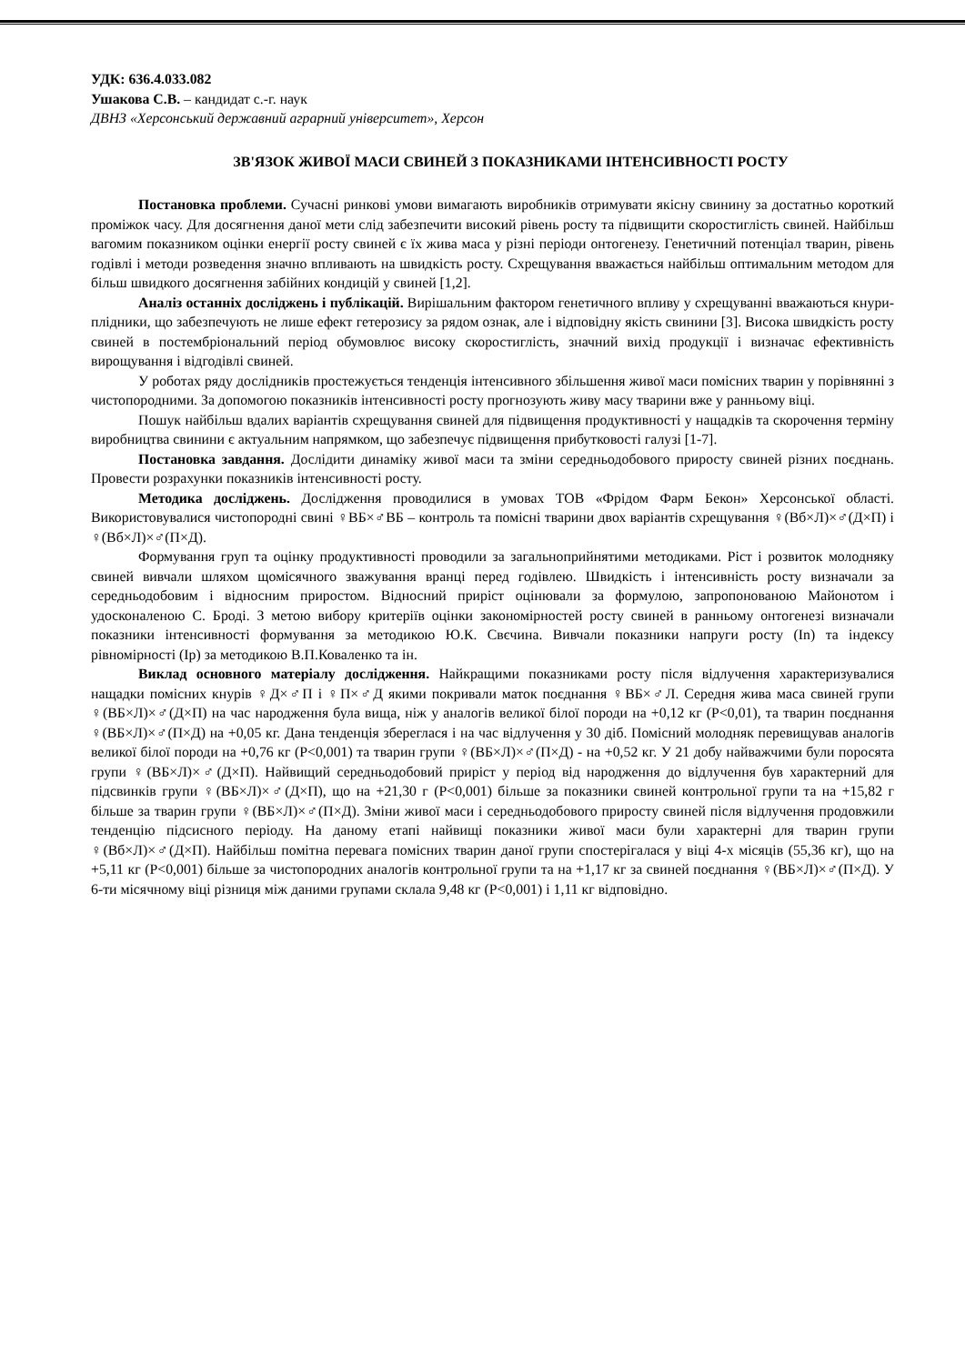УДК: 636.4.033.082
Ушакова С.В. – кандидат с.-г. наук
ДВНЗ «Херсонський державний аграрний університет», Херсон
ЗВ'ЯЗОК ЖИВОЇ МАСИ СВИНЕЙ З ПОКАЗНИКАМИ ІНТЕНСИВНОСТІ РОСТУ
Постановка проблеми. Сучасні ринкові умови вимагають виробників отримувати якісну свинину за достатньо короткий проміжок часу. Для досягнення даної мети слід забезпечити високий рівень росту та підвищити скоростиглість свиней. Найбільш вагомим показником оцінки енергії росту свиней є їх жива маса у різні періоди онтогенезу. Генетичний потенціал тварин, рівень годівлі і методи розведення значно впливають на швидкість росту. Схрещування вважається найбільш оптимальним методом для більш швидкого досягнення забійних кондицій у свиней [1,2].
Аналіз останніх досліджень і публікацій. Вирішальним фактором генетичного впливу у схрещуванні вважаються кнури-плідники, що забезпечують не лише ефект гетерозису за рядом ознак, але і відповідну якість свинини [3]. Висока швидкість росту свиней в постембріональний період обумовлює високу скоростиглість, значний вихід продукції і визначає ефективність вирощування і відгодівлі свиней.
У роботах ряду дослідників простежується тенденція інтенсивного збільшення живої маси помісних тварин у порівнянні з чистопородними. За допомогою показників інтенсивності росту прогнозують живу масу тварини вже у ранньому віці.
Пошук найбільш вдалих варіантів схрещування свиней для підвищення продуктивності у нащадків та скорочення терміну виробництва свинини є актуальним напрямком, що забезпечує підвищення прибутковості галузі [1-7].
Постановка завдання. Дослідити динаміку живої маси та зміни середньодобового приросту свиней різних поєднань. Провести розрахунки показників інтенсивності росту.
Методика досліджень. Дослідження проводилися в умовах ТОВ «Фрідом Фарм Бекон» Херсонської області. Використовувалися чистопородні свині ♀ВБ×♂ВБ – контроль та помісні тварини двох варіантів схрещування ♀(Вб×Л)×♂(Д×П) і ♀(Вб×Л)×♂(П×Д).
Формування груп та оцінку продуктивності проводили за загальноприйнятими методиками. Ріст і розвиток молодняку свиней вивчали шляхом щомісячного зважування вранці перед годівлею. Швидкість і інтенсивність росту визначали за середньодобовим і відносним приростом. Відносний приріст оцінювали за формулою, запропонованою Майонотом і удосконаленою С. Броді. З метою вибору критеріїв оцінки закономірностей росту свиней в ранньому онтогенезі визначали показники інтенсивності формування за методикою Ю.К. Свєчина. Вивчали показники напруги росту (Іn) та індексу рівномірності (Ір) за методикою В.П.Коваленко та ін.
Виклад основного матеріалу дослідження. Найкращими показниками росту після відлучення характеризувалися нащадки помісних кнурів ♀Д×♂П і ♀П×♂Д якими покривали маток поєднання ♀ВБ×♂Л. Середня жива маса свиней групи ♀(ВБ×Л)×♂(Д×П) на час народження була вища, ніж у аналогів великої білої породи на +0,12 кг (Р<0,01), та тварин поєднання ♀(ВБ×Л)×♂(П×Д) на +0,05 кг. Дана тенденція збереглася і на час відлучення у 30 діб. Помісний молодняк перевищував аналогів великої білої породи на +0,76 кг (Р<0,001) та тварин групи ♀(ВБ×Л)×♂(П×Д) - на +0,52 кг. У 21 добу найважчими були поросята групи ♀(ВБ×Л)×♂(Д×П). Найвищий середньодобовий приріст у період від народження до відлучення був характерний для підсвинків групи ♀(ВБ×Л)×♂(Д×П), що на +21,30 г (Р<0,001) більше за показники свиней контрольної групи та на +15,82 г більше за тварин групи ♀(ВБ×Л)×♂(П×Д). Зміни живої маси і середньодобового приросту свиней після відлучення продовжили тенденцію підсисного періоду. На даному етапі найвищі показники живої маси були характерні для тварин групи ♀(Вб×Л)×♂(Д×П). Найбільш помітна перевага помісних тварин даної групи спостерігалася у віці 4-х місяців (55,36 кг), що на +5,11 кг (Р<0,001) більше за чистопородних аналогів контрольної групи та на +1,17 кг за свиней поєднання ♀(ВБ×Л)×♂(П×Д). У 6-ти місячному віці різниця між даними групами склала 9,48 кг (Р<0,001) і 1,11 кг відповідно.